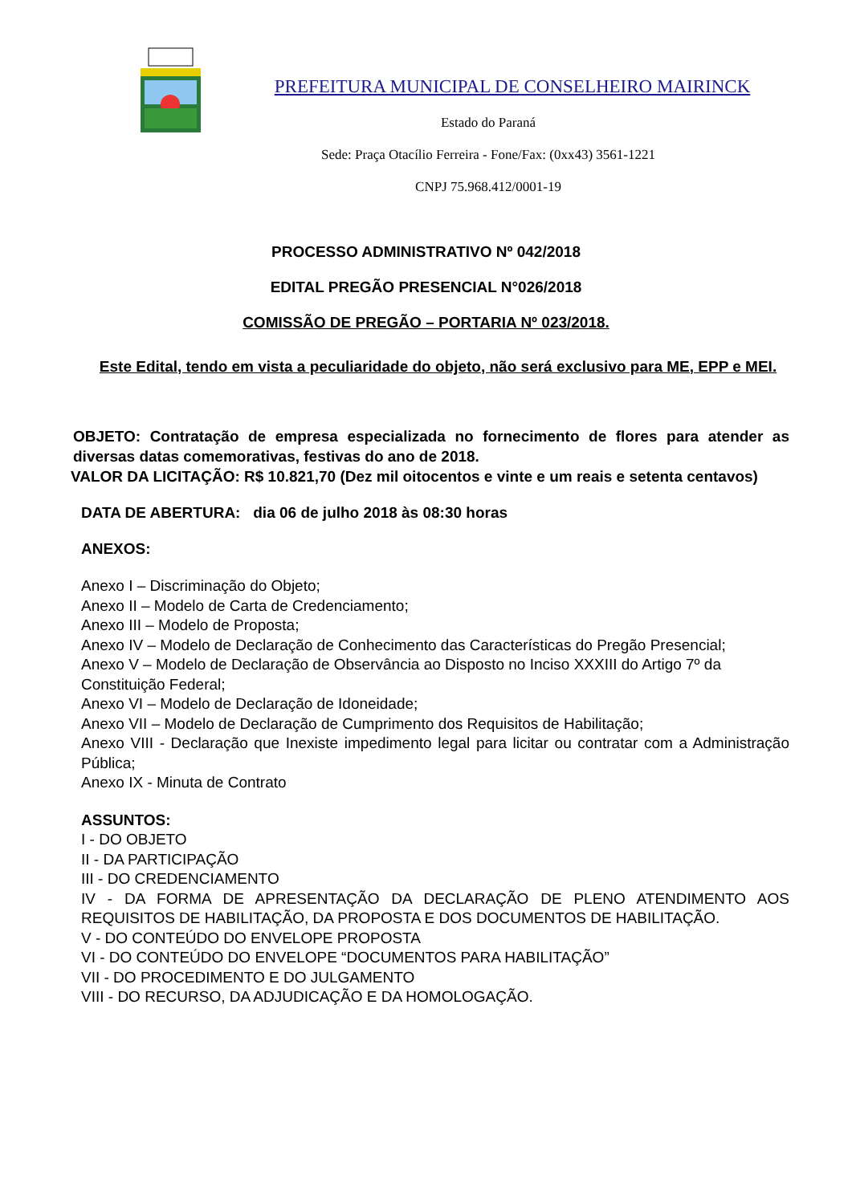PREFEITURA MUNICIPAL DE CONSELHEIRO MAIRINCK
Estado do Paraná
Sede: Praça Otacílio Ferreira - Fone/Fax: (0xx43) 3561-1221
CNPJ 75.968.412/0001-19
PROCESSO ADMINISTRATIVO Nº 042/2018
EDITAL PREGÃO PRESENCIAL N°026/2018
COMISSÃO DE PREGÃO – PORTARIA Nº 023/2018.
Este Edital, tendo em vista a peculiaridade do objeto, não será exclusivo para ME, EPP e MEI.
OBJETO: Contratação de empresa especializada no fornecimento de flores para atender as diversas datas comemorativas, festivas do ano de 2018.
VALOR DA LICITAÇÃO: R$ 10.821,70 (Dez mil oitocentos e vinte e um reais e setenta centavos)
DATA DE ABERTURA: dia 06 de julho 2018 às 08:30 horas
ANEXOS:
Anexo I – Discriminação do Objeto;
Anexo II – Modelo de Carta de Credenciamento;
Anexo III – Modelo de Proposta;
Anexo IV – Modelo de Declaração de Conhecimento das Características do Pregão Presencial;
Anexo V – Modelo de Declaração de Observância ao Disposto no Inciso XXXIII do Artigo 7º da Constituição Federal;
Anexo VI – Modelo de Declaração de Idoneidade;
Anexo VII – Modelo de Declaração de Cumprimento dos Requisitos de Habilitação;
Anexo VIII - Declaração que Inexiste impedimento legal para licitar ou contratar com a Administração Pública;
Anexo IX - Minuta de Contrato
ASSUNTOS:
I - DO OBJETO
II - DA PARTICIPAÇÃO
III - DO CREDENCIAMENTO
IV - DA FORMA DE APRESENTAÇÃO DA DECLARAÇÃO DE PLENO ATENDIMENTO AOS REQUISITOS DE HABILITAÇÃO, DA PROPOSTA E DOS DOCUMENTOS DE HABILITAÇÃO.
V - DO CONTEÚDO DO ENVELOPE PROPOSTA
VI - DO CONTEÚDO DO ENVELOPE “DOCUMENTOS PARA HABILITAÇÃO”
VII - DO PROCEDIMENTO E DO JULGAMENTO
VIII - DO RECURSO, DA ADJUDICAÇÃO E DA HOMOLOGAÇÃO.